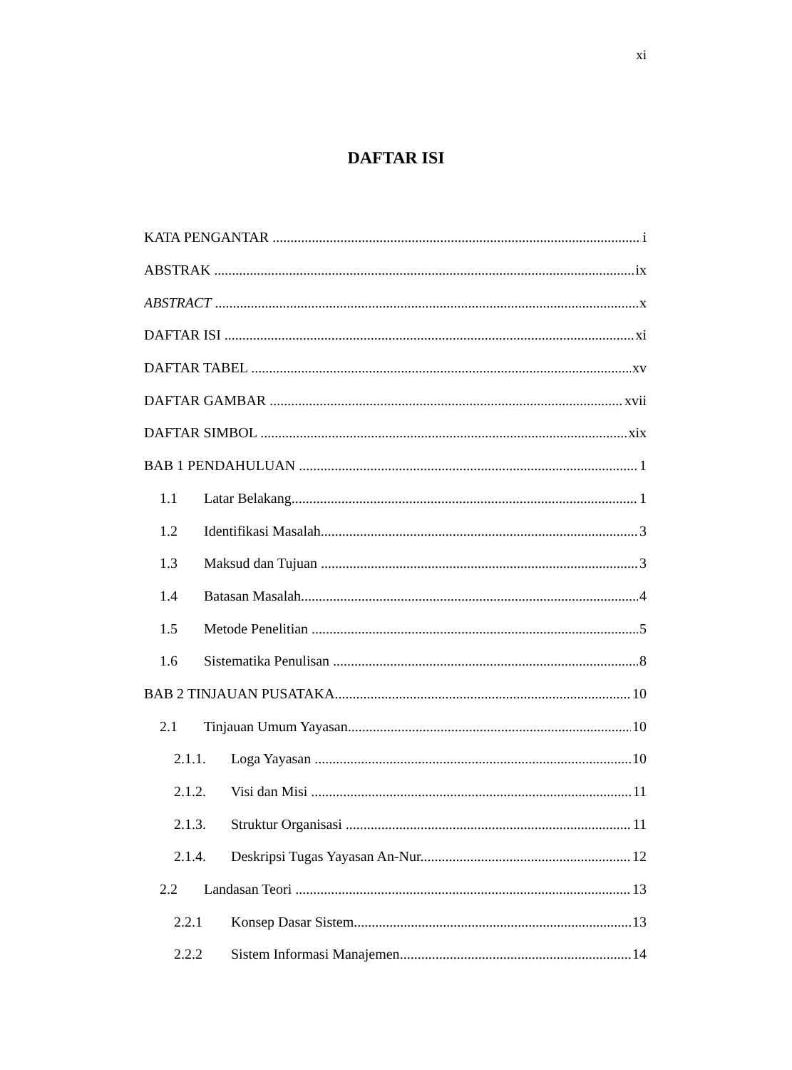xi
DAFTAR ISI
KATA PENGANTAR i
ABSTRAK ix
ABSTRACT x
DAFTAR ISI xi
DAFTAR TABEL xv
DAFTAR GAMBAR xvii
DAFTAR SIMBOL xix
BAB 1 PENDAHULUAN 1
1.1 Latar Belakang 1
1.2 Identifikasi Masalah 3
1.3 Maksud dan Tujuan 3
1.4 Batasan Masalah 4
1.5 Metode Penelitian 5
1.6 Sistematika Penulisan 8
BAB 2 TINJAUAN PUSATAKA 10
2.1 Tinjauan Umum Yayasan 10
2.1.1. Loga Yayasan 10
2.1.2. Visi dan Misi 11
2.1.3. Struktur Organisasi 11
2.1.4. Deskripsi Tugas Yayasan An-Nur 12
2.2 Landasan Teori 13
2.2.1 Konsep Dasar Sistem 13
2.2.2 Sistem Informasi Manajemen 14